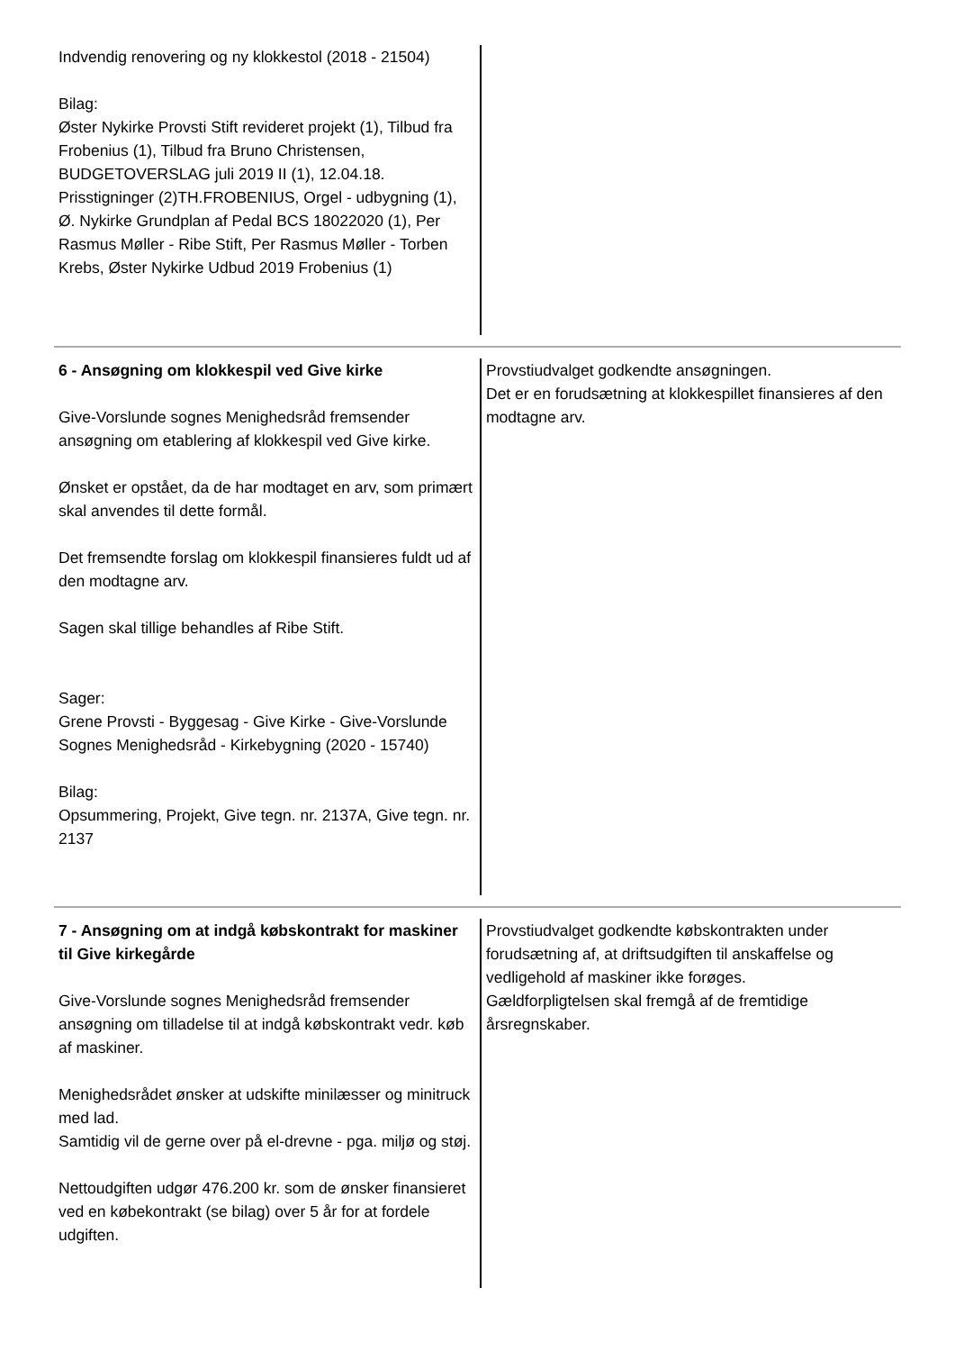Indvendig renovering og ny klokkestol (2018 - 21504)
Bilag:
Øster Nykirke Provsti Stift revideret projekt (1), Tilbud fra Frobenius (1), Tilbud fra Bruno Christensen, BUDGETOVERSLAG juli 2019 II (1), 12.04.18. Prisstigninger (2)TH.FROBENIUS, Orgel - udbygning (1), Ø. Nykirke Grundplan af Pedal BCS 18022020 (1), Per Rasmus Møller - Ribe Stift, Per Rasmus Møller - Torben Krebs, Øster Nykirke Udbud 2019 Frobenius (1)
6 - Ansøgning om klokkespil ved Give kirke
Give-Vorslunde sognes Menighedsråd fremsender ansøgning om etablering af klokkespil ved Give kirke.
Ønsket er opstået, da de har modtaget en arv, som primært skal anvendes til dette formål.
Det fremsendte forslag om klokkespil finansieres fuldt ud af den modtagne arv.
Sagen skal tillige behandles af Ribe Stift.
Sager:
Grene Provsti - Byggesag - Give Kirke - Give-Vorslunde Sognes Menighedsråd - Kirkebygning (2020 - 15740)
Bilag:
Opsummering, Projekt, Give tegn. nr. 2137A, Give tegn. nr. 2137
Provstiudvalget godkendte ansøgningen.
Det er en forudsætning at klokkespillet finansieres af den modtagne arv.
7 - Ansøgning om at indgå købskontrakt for maskiner til Give kirkegårde
Give-Vorslunde sognes Menighedsråd fremsender ansøgning om tilladelse til at indgå købskontrakt vedr. køb af maskiner.
Menighedsrådet ønsker at udskifte minilæsser og minitruck med lad.
Samtidig vil de gerne over på el-drevne - pga. miljø og støj.
Nettoudgiften udgør 476.200 kr. som de ønsker finansieret ved en købekontrakt (se bilag) over 5 år for at fordele udgiften.
Provstiudvalget godkendte købskontrakten under forudsætning af, at driftsudgiften til anskaffelse og vedligehold af maskiner ikke forøges.
Gældforpligtelsen skal fremgå af de fremtidige årsregnskaber.